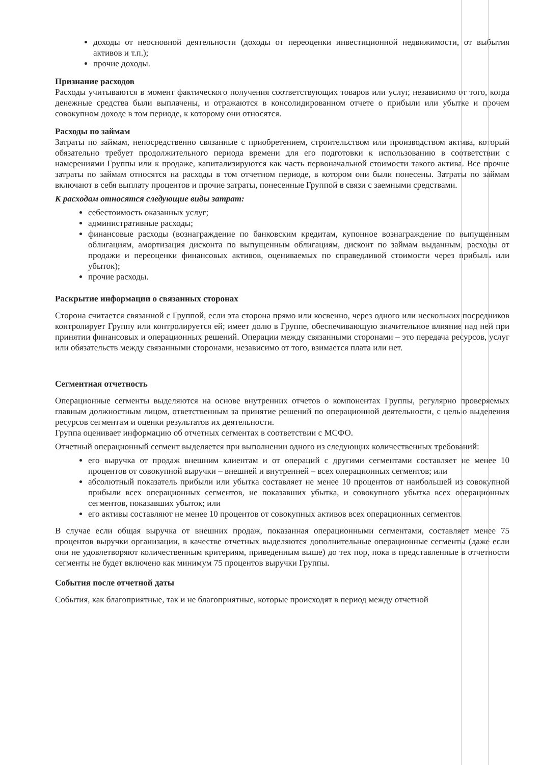доходы от неосновной деятельности (доходы от переоценки инвестиционной недвижимости, от выбытия активов и т.п.);
прочие доходы.
Признание расходов
Расходы учитываются в момент фактического получения соответствующих товаров или услуг, независимо от того, когда денежные средства были выплачены, и отражаются в консолидированном отчете о прибыли или убытке и прочем совокупном доходе в том периоде, к которому они относятся.
Расходы по займам
Затраты по займам, непосредственно связанные с приобретением, строительством или производством актива, который обязательно требует продолжительного периода времени для его подготовки к использованию в соответствии с намерениями Группы или к продаже, капитализируются как часть первоначальной стоимости такого актива. Все прочие затраты по займам относятся на расходы в том отчетном периоде, в котором они были понесены. Затраты по займам включают в себя выплату процентов и прочие затраты, понесенные Группой в связи с заемными средствами.
К расходам относятся следующие виды затрат:
себестоимость оказанных услуг;
административные расходы;
финансовые расходы (вознаграждение по банковским кредитам, купонное вознаграждение по выпущенным облигациям, амортизация дисконта по выпущенным облигациям, дисконт по займам выданным, расходы от продажи и переоценки финансовых активов, оцениваемых по справедливой стоимости через прибыль или убыток);
прочие расходы.
Раскрытие информации о связанных сторонах
Сторона считается связанной с Группой, если эта сторона прямо или косвенно, через одного или нескольких посредников контролирует Группу или контролируется ей; имеет долю в Группе, обеспечивающую значительное влияние над ней при принятии финансовых и операционных решений. Операции между связанными сторонами – это передача ресурсов, услуг или обязательств между связанными сторонами, независимо от того, взимается плата или нет.
Сегментная отчетность
Операционные сегменты выделяются на основе внутренних отчетов о компонентах Группы, регулярно проверяемых главным должностным лицом, ответственным за принятие решений по операционной деятельности, с целью выделения ресурсов сегментам и оценки результатов их деятельности.
Группа оценивает информацию об отчетных сегментах в соответствии с МСФО.
Отчетный операционный сегмент выделяется при выполнении одного из следующих количественных требований:
его выручка от продаж внешним клиентам и от операций с другими сегментами составляет не менее 10 процентов от совокупной выручки – внешней и внутренней – всех операционных сегментов; или
абсолютный показатель прибыли или убытка составляет не менее 10 процентов от наибольшей из совокупной прибыли всех операционных сегментов, не показавших убытка, и совокупного убытка всех операционных сегментов, показавших убыток; или
его активы составляют не менее 10 процентов от совокупных активов всех операционных сегментов.
В случае если общая выручка от внешних продаж, показанная операционными сегментами, составляет менее 75 процентов выручки организации, в качестве отчетных выделяются дополнительные операционные сегменты (даже если они не удовлетворяют количественным критериям, приведенным выше) до тех пор, пока в представленные в отчетности сегменты не будет включено как минимум 75 процентов выручки Группы.
События после отчетной даты
События, как благоприятные, так и не благоприятные, которые происходят в период между отчетной